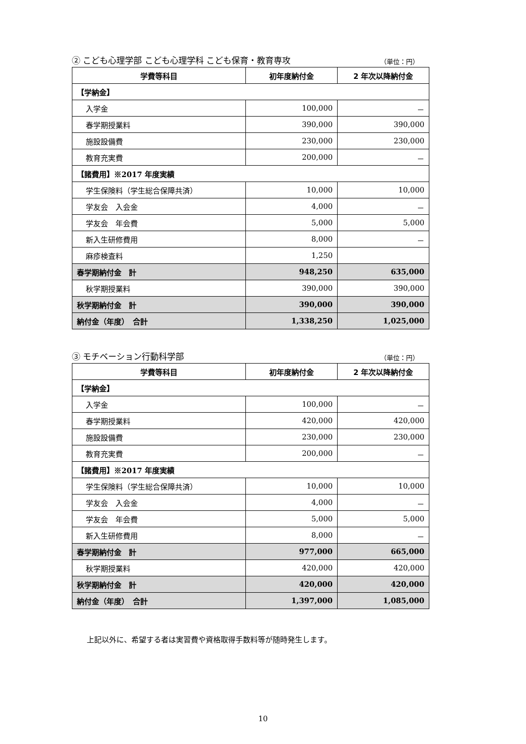② こども心理学部 こども心理学科 こども保育・教育専攻 （単位：円）
| 学費等科目 | 初年度納付金 | 2 年次以降納付金 |
| --- | --- | --- |
| 【学納金】 | | |
| 入学金 | 100,000 | － |
| 春学期授業料 | 390,000 | 390,000 |
| 施設設備費 | 230,000 | 230,000 |
| 教育充実費 | 200,000 | － |
| 【諸費用】※2017 年度実績 | | |
| 学生保険料（学生総合保障共済） | 10,000 | 10,000 |
| 学友会 入会金 | 4,000 | － |
| 学友会 年会費 | 5,000 | 5,000 |
| 新入生研修費用 | 8,000 | － |
| 麻疹検査料 | 1,250 | |
| 春学期納付金 計 | 948,250 | 635,000 |
| 秋学期授業料 | 390,000 | 390,000 |
| 秋学期納付金 計 | 390,000 | 390,000 |
| 納付金（年度） 合計 | 1,338,250 | 1,025,000 |
③ モチベーション行動科学部 （単位：円）
| 学費等科目 | 初年度納付金 | 2 年次以降納付金 |
| --- | --- | --- |
| 【学納金】 | | |
| 入学金 | 100,000 | － |
| 春学期授業料 | 420,000 | 420,000 |
| 施設設備費 | 230,000 | 230,000 |
| 教育充実費 | 200,000 | － |
| 【諸費用】※2017 年度実績 | | |
| 学生保険料（学生総合保障共済） | 10,000 | 10,000 |
| 学友会 入会金 | 4,000 | － |
| 学友会 年会費 | 5,000 | 5,000 |
| 新入生研修費用 | 8,000 | － |
| 春学期納付金 計 | 977,000 | 665,000 |
| 秋学期授業料 | 420,000 | 420,000 |
| 秋学期納付金 計 | 420,000 | 420,000 |
| 納付金（年度） 合計 | 1,397,000 | 1,085,000 |
上記以外に、希望する者は実習費や資格取得手数料等が随時発生します。
10